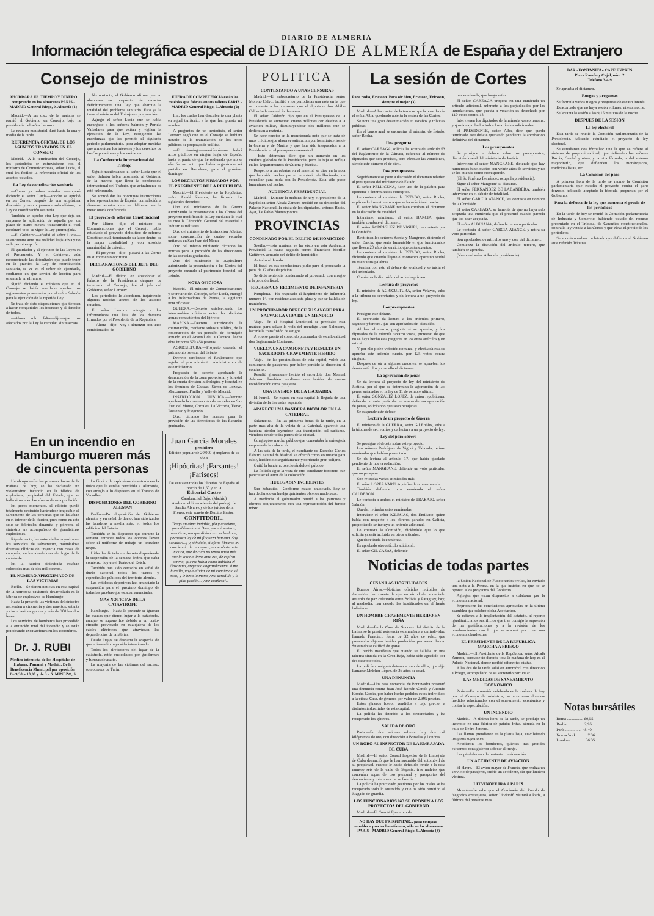DIARIO DE ALMERIA
Información telegráfica especial de DIARIO DE ALMERÍA de España y del Extranjero
Consejo de ministros
AHORRARA Ud. TIEMPO Y DINERO comprando en los almacenes PARIS - MADRID General Riego, 9. Almería (1)
Madrid.—A las diez de la mañana se reunió el Gobierno en Consejo, bajo la presidencia del señor Lerroux.
La reunión ministerial duró hasta la una y media de la tarde.
REFERENCIA OFICIAL DE LOS ASUNTOS TRATADOS EN EL CONSEJO
Madrid.—A la terminación del Consejo, los periodistas se entrevistaron con el ministro de Comunicaciones, señor Lucía, el cual les facilitó la referencia oficial de los asuntos tratados.
La Ley de coordinación sanitaria
—Como ya saben ustedes —empezó diciendo el señor Lucía—anoche se aprobó en las Cortes, después de una amplísima discusión y con «quorum» sobradísimo, la Ley de coordinación sanitaria.
También se aprobó otra Ley que deja en suspenso la aplicación de aquella por un plazo de cuatro meses, transcurrido el cual recobrará todo su vigor la Ley promulgada.
—El Gobierno—añadió el señor Lucía—se encuentra ante una realidad legislativa y no se le permite opción.
El guardador y el ejecutor de las Leyes es el Parlamento. Y el Gobierno, aún reconociendo las dificultades que puede tener en la práctica la Ley de coordinación sanitaria, se ve en el deber de ejecutarla, confiando en que servirá de lección para orientarle en el futuro.
Siguió diciendo el ministro que en el Consejo se había acordado aprobar los reglamentos presentados por el señor Salmón para la ejecución de la repetida Ley.
Se trata de siete disposiciones que tienden a hacer compatibles los intereses y el derecho de todos.
—Ahora solo falta—dijo—que los afectados por la Ley la cumplan sin reservas.
No obstante, el Gobierno afirma que no abandona su propósito de redactar definitivamente una Ley que abarque la totalidad del problema sanitario. Esta ya la tiene el ministro del Trabajo en preparación.
Agregó el señor Lucía que se había encargado a los señores Salmón y Portela Valladares para que exijan y vigilen la ejecución de la Ley, recogiendo las enseñanzas que les permita el siguiente período parlamentario, para adoptar medidas que armonicen los intereses y los derechos de las Corporaciones y los sanitarios.
La Conferencia Internacional del Trabajo
Siguió manifestando el señor Lucía que el señor Salmón había informado al Gobierno de la marcha que lleva la conferencia internacional del Trabajo, que actualmente se está celebrando.
Se acordó dar las oportunas instrucciones a los representantes de España, con relación a diversos asuntos que se deliberan en la mencionada conferencia.
El proyecto de reforma Constitucional
Por último, dijo el ministro de Comunicaciones que el Consejo había estudiado el proyecto definitivo de reforma Constitucional, terminando su labor dentro de la mayor cordialidad y con absoluta unanimidad de criterio.
—El proyecto—dijo—pasará a las Cortes en su momento oportuno.
DECLARACIONES DEL JEFE DEL GOBIERNO
Madrid.—El último en abandonar el Palacio de la Presidencia después de terminado el Consejo, fué el jefe del Gobierno, señor Lerroux.
Los periodistas lo abordaron, inquiriendo algunas noticias acerca de los asuntos tratados.
El señor Lerroux entregó a los informadores una lista de los decretos firmados por el Presidente de la República.
—Ahora—dijo—voy a almorzar con unos comisionados de
FUERA DE COMPETENCIA están los muebles que fabrica en sus talleres PARIS - MADRID General Riego, 9. Almería (2)
Ifni, los cuales han descubierto una planta en aquel territorio, a la que han puesto mi nombre.
A preguntas de un periodista, el señor Lerroux negó que en el Consejo se hubiera tratado de la reanudación de los actos públicos de propaganda política.
—El domingo—manifestó—no habrá actos públicos en ningún lugar de España, hasta el punto de que he ordenado que no se efectúe un acto que había organizado mi partido en Barcelona, para el próximo domingo.
LOS DECRETOS FIRMADOS POR EL PRESIDENTE DE LA REPUBLICA
Madrid.—El Presidente de la República, señor Alcalá Zamora, ha firmado los siguientes decretos:
Uno del ministerio de la Guerra autorizando la presentación a las Cortes del proyecto modificando la Ley mediante la cual se crea la Dirección General del material e Industrias militares.
Otro del ministerio de Instrucción Pública, sobre construcción de cuatro escuelas unitarias en San Juan del Monte.
Otro del mismo ministerio dictando las normas para la provisión de las direcciones de las escuelas graduadas.
Otro del ministerio de Agricultura autorizando la presentación a las Cortes del proyecto creando el patrimonio forestal del Estado.
NOTA OFICIOSA
Madrid.—El ministro de Comunicaciones y secretario del Consejo, señor Lucía, entregó a los informadores de Prensa, la siguiente nota oficiosa:
GUERRA.—Decreto estableciendo los intercambios oficiales entre las distintas armas combatientes del Ejército.
MARINA.—Decreto autorizando la contratación, mediante subasta pública, de la construcción de un portalón de hormigón armado en el Arsenal de la Carraca. Dicha obra importa 579.458 pesetas.
AGRICULTURA.—Proyecto creando el patrimonio forestal del Estado.
Decreto aprobando el Reglamento que regula el procedimiento administrativo de este ministerio.
Propuesta de decreto aprobando la demarcación de la zona protectoral y forestal de la cuarta división hidrológica y forestal en los términos de Chozas, Sierra de Lozoya, Manzanares, Pinilla y Valle de Madrid.
INSTRUCCION PUBLICA.—Decreto aprobando la construcción de escuelas en San Juan del Monte, Corrales, La Victoria, Tierso, Pasuengo y Riogordo.
Otro, dictando las normas para la provisión de las direcciones de las Escuelas graduadas.
En un incendio en Hamburgo mueren más de cincuenta personas
Hamburgo.—En las primeras horas de la mañana de hoy, se ha declarado un violentísimo incendio en la fábrica de explosivos, propiedad del Estado, que se halla situada en las afueras de esta población.
En pocos momentos, el edificio quedó totalmente destruido haciéndose imposible el salvamento de las personas que se hallaban en el interior de la fábrica, pues como en esta solo se fabricaba dinamita y pólvora, el siniestro era acompañado de grandísimas explosiones.
Rápidamente, las autoridades organizaron los servicios de salvamento, montándose diversas clínicas de urgencia con casas de campaña, en los alrededores del lugar de la catástrofe.
En la fábrica siniestrada estaban colocados más de dos mil obreros.
EL NUMERO APROXIMADO DE LAS VICTIMAS
Berlín.—Se tienen noticias en esta capital de la horrorosa catástrofe desarrollada en la fábrica de explosivos de Hamburgo.
Hasta la presente las víctimas del siniestro ascienden a cincuenta y dos muertos, setenta y cinco heridos graves y más de 300 heridos leves.
Los servicios de bomberos han procedido a la extinción total del incendio y se están practicando excavaciones en los escombros.
Dr. J. RUBI
Médico internista de los Hospitales de Habana, Panamá y Madrid. De la Beneficencia Municipal por oposición
De 9,30 a 10,30 y de 3 a 5. MINEZO, 5
La fábrica de explosivos siniestrada era la única que le estaba permitida a Alemania, con arreglo a lo dispuesto en el Tratado de Versalles.
DISPOSICIONES DEL GOBIERNO ALEMAN
Berlín.—Por disposición del Gobierno alemán, y en señal de duelo, han sido izadas las banderas a media asta, en todos los edificios del Estado.
También se ha dispuesto que durante la semana entrante todos los obreros lleven sobre el uniforme de trabajo un brazalete negro.
Hitler ha dictado un decreto disponiendo la suspensión de la semana teatral que daba comienzo hoy en el Teatro del Reich.
También han sido cerrados en señal de duelo nacional todos los teatros y espectáculos públicos del territorio alemán.
Las entidades deportivas han anunciado la suspensión para el próximo domingo de todas las pruebas que estaban anunciadas.
MAS NOTICIAS DE LA CATASTROFE
Hamburgo.—Hasta la presente se ignoran las causas que dieron lugar a la catástrofe, aunque se supone fué debido a un corto-circuito provocado en cualquiera de los cables eléctricos que atraviesan las dependencias de la fábrica.
Desde luego, se descarta la sospecha de que el incendio haya sido intencionado.
Todos los alrededores del lugar de la catástrofe, están custodiados por gendarmes y fuerzas de asalto.
La mayoría de las víctimas del suceso, son obreros de Turín.
Juan García Morales
presbítero
Edición popular de 20.000 ejemplares de su obra
¡Hipócritas! ¡Farsantes! ¡Fariseos!
De venta en todas las librerías de España al precio de 1,50 y en la
Editorial Castro
Carabanchel Bajo, (Madrid)
Avaloran el libro además del prologo de Basilio Alvarez y de los juicios de la Prensa, este soneto de Barcina Pastor:
CONFITEORI...
Tengo un alma inefable, pía y cristiana, pues dióme-la así Dios, por mi ventura; mas tiene, aunque divina sea su hechura, pecadora ley de mi flaqueza humana. Soy pecador!...; y, siéndolo, si afana librarse mi conciencia de amargura, no se abate ante un cura, que de cura no tengo nada más que la sotana. Pero ante ese, de espíritu sereno, que me habla como hablaba el Nazareno, creyendo engrandecerme si me humillo, voy a aliviar de mi conciencia el peso; y le beso la mano y me arrodillo y le pido perdón... y me confieso!...
POLITICA
CONTESTANDO A UNAS CENSURAS
Madrid.—El subsecretario de la Presidencia, señor Moreno Calvo, facilitó a los periodistas una nota en la que se contesta a las censuras que el diputado don Abilio Calderón hizo en el Parlamento.
El señor Calderón dijo que en el Presupuesto de la Presidencia se aumentan cuatro millones con destino a la aviación militar, disminuyéndose dos millones que se dedicaban a material.
Se hace constar en la mencionada nota que se trata de unos créditos que ahora se satisfacían por los ministerios de la Guerra y de Marina y que han sido traspasados a la Presidencia en el presupuesto semestral.
—Esto determina—dice—que un aumento en los créditos globales de la Presidencia, pero la baja se refleja en los Departamentos de Guerra y Marina.
Respecto a las rebajas en el material se dice en la nota que han sido hechas por el ministerio de Hacienda, sin consultar para nada con la Presidencia. Esta sólo pudo lamentarse del hecho.
AUDIENCIA PRESIDENCIAL
Madrid.—Durante la mañana de hoy, el presidente de la República señor Alcalá Zamora recibió en su despacho del Palacio Nacional, la visita de los diputados, señores Badía, Ayat, De Pablo Blanco y otros.
PROVINCIAS
CONDENADO POR EL DELITO DE HOMICIDIO
Sevilla.—Esta mañana se ha visto en esta Audiencia Provincial la causa seguida contra Francisco Morillo Gutiérrez, acusado del delito de homicidio.
Actuaba el Jurado.
El fiscal en sus conclusiones pidió para el procesado la pena de 12 años de prisión.
Se dictó sentencia condenando al procesado con arreglo a la petición fiscal.
REGRESA UN REGIMIENTO DE INFANTERIA
Pamplona.—Ha regresado el Regimiento de Infantería número 14, con residencia en esta plaza y que se hallaba de maniobras.
UN PROCURADOR OFRECE SU SANGRE PARA SALVAR LA VIDA DE UN MENDIGO
Vigo.—En el Hospital Municipal se precisaba esta mañana para salvar la vida del mendigo Juan Salmuera, hacerle la transfusión de sangre.
A ello se prestó el conocido procurador de esta localidad don Segismundo Contreras.
VUELCA UNA CAMIONETA Y RESULTA UN SACERDOTE GRAVEMENTE HERIDO
Vigo.—En las proximidades de esta capital, volcó una camioneta de pasajeros, por haber perdido la dirección el conductor.
Resultó gravemente herido el sacerdote don Manuel Adamuz. También resultaron con heridas de menos consideración otros pasajeros.
UNA DIVISION DE LA ESCUADRA
El Ferrol.—Se espera en esta capital la llegada de una división de la Escuadra española.
APARECE UNA BANDERA BICOLOR EN LA CATEDRAL
Salamanca.—En las primeras horas de la tarde, en la parte más alta de la veleta de la Catedral, apareció una bandera bicolor leyéndose una inscripción del carlismo, viéndose desde todas partes de la ciudad.
Congregóse mucho público que comentaba la arriesgada empresa de la colocación.
A las seis de la tarde, el estudiante de Derecho Carlos Esbarri, natural de Madrid, se ofreció como voluntario para subir, haciéndolo seguidamente y corriendo gran peligro.
Quitó la bandera, ovacionándolo el público.
La Policía sigue la vista de otro estudiante forastero que parece ser el autor de la colocación.
HUELGA SIN INCIDENTES
San Sebastián.—Conforme estaba anunciado, hoy se han declarado en huelga quinientos obreros madereros.
A mediodía el gobernador reunió a los patronos y obreros conjuntamente con una representación del Jurado mixto.
La sesión de Cortes
Para radio, Ericsson. Para oir bien, Ericsson, Ericsson, siempre el mejor (3)
Madrid.—A las cuatro de la tarde ocupa la presidencia el señor Alba, quedando abierta la sesión de las Cortes.
Se nota una gran desanimación en escaños y tribunas públicas.
En el banco azul se encuentra el ministro de Estado, señor Rocha.
Una pregunta
El señor CAREAGA, solicita la lectura del artículo 63 del Reglamento de la Cámara, referente al número de diputados que son precisos, para efectuar las votaciones, siendo este número el de cien.
Dos presupuestos
Seguidamente se pone a discusión el dictamen relativo al presupuesto del ministerio de Estado.
El señor PELLICENA, hace uso de la palabra para oponerse a determinados conceptos.
Le contesta el ministro de ESTADO, señor Rocha, explicando los extremos a que se ha referido el orador.
El señor MANGRANE también combate el dictamen en la discusión de totalidad.
Interviene, asimismo, el señor BARCIA, quien también combate el dictamen.
El señor RODRIGUEZ DE VIGURI, les contesta por la Comisión.
Rectifican los señores Barcia y Mangrané, diciendo el señor Barcia, que sería lamentable el que funcionarios que llevan 20 años de servicio, quedarán exentos.
Le contesta el ministro de ESTADO, señor Rocha, diciendo que cuando llegue el momento oportuno tendrá en cuenta sus palabras.
Termina con esto el debate de totalidad y se inicia el del articulado.
Comienza la discusión del artículo primero.
Lectura de proyectos
El ministro de AGRICULTURA, señor Velayos, sube a la tribuna de secretarios y da lectura a un proyecto de ley.
Los presupuestos
Prosigue este debate.
El secretario da lectura a los artículos primero, segundo y tercero, que son aprobados sin discusión.
Al leer el cuarto, pregunta si se aprueba, y los diputados de la minoría navarro vasca, protestan de que no se haya hecho esta pregunta en los otros artículos y en este sí.
Y por ello piden votación nominal, y efectuada esta se aprueba este artículo cuarto, por 125 votos contra ninguno.
Después de oir a algunos oradores, se aprueban los demás artículos y con ello el dictamen.
La agravación de penas
Se da lectura al proyecto de ley del ministerio de Justicia, por el que se determina la agravación de las penas, señaladas en la ley de 11 de octubre último.
El señor GONZALEZ LOPEZ, de unión republicana, defiende un voto particular en contra de esa agravación de penas, solicitando que sean rebajadas.
Se suspende este debate.
Lectura de un proyecto de Guerra
El ministro de la GUERRA, señor Gil Robles, sube a la tribuna de secretarios y da lectura a un proyecto de ley.
Ley del paro obrero
Se prosigue el debate sobre este proyecto.
Los señores Rodríguez de Viguri y Taboada, retiran enmiendas que habían presentado.
Se da lectura al artículo 17, que había quedado pendiente de nueva redacción.
El señor MANGRANE, defiende un voto particular, que no prospera.
Son retiradas varias enmiendas más.
El señor LOPEZ VARELA, defiende otra enmienda.
También defiende otra enmienda el señor CALDERON.
Le contesta a ambos el ministro de TRABAJO, señor Salmón.
Quedan retiradas estas enmiendas.
Interviene el señor IGLESIAS, don Emiliano, quien habla con respecto a los obreros parados en Galicia, proponiendo se incluya un artículo adicional.
Le contesta la Comisión, diciéndole que lo que solicita ya está incluido en otros artículos.
Queda retirada la enmienda.
Es aprobado otro artículo adicional.
El señor GIL CASAS, defiende
una enmienda, que luego retira.
El señor CAREAGA propone en una enmienda un artículo adicional, referente a los perjudicados por las inundaciones, que puesta a votación es desechada por 110 votos contra 18.
Intervienen los diputados de la minoría vasco navarra, y quedan aprobados todos los artículos adicionales.
El PRESIDENTE, señor Alba, dice que queda terminado este debate quedando pendiente la aprobación definitiva del dictamen.
Los presupuestos
Se prosigue el debate sobre los presupuestos, discutiéndose el del ministerio de Justicia.
Interviene el señor MANGRANE, diciendo que hay numerosos funcionarios con veinte años de servicios y no se les atiende como corresponde.
(El Sr. Jiménez Fernández ocupa la presidencia).
Sigue el señor Mangrané su discurso.
El señor FERNANDEZ DE LABANDERA, también interviene en el debate de totalidad.
El señor GARCIA ATANCE, les contesta en nombre de la Comisión.
El señor CAREAGA, se lamenta de que no haya sido aceptada una enmienda que él presentó cuando parecía que iba a ser aceptada.
El señor ALBIÑANA, defiende un voto particular.
Le contesta el señor GARCIA ATANCE, y retira su voto particular.
Son aprobados los artículos uno y dos, del dictamen.
Comienza la discusión del artículo tercero, que también se aprueba.
(Vuelve el señor Alba a la presidencia).
Noticias de todas partes
CESAN LAS HOSTILIDADES
Buenos Aires.—Noticias oficiales recibidas de Asunción, dan cuenta de que en virtud del anunciado acuerdo de paz celebrado entre Bolivia y Paraguay, hoy, al mediodía, han cesado las hostilidades en el frente boliviano.
UN HOMBRE GRAVEMENTE HERIDO EN RIÑA
Madrid.—En la Casa de Socorro del distrito de la Latina se le prestó asistencia esta mañana a un individuo llamado Francisco Parra de 32 años de edad, que presentaba algunas heridas producidas por arma blanca. Su estado se calificó de grave.
El herido manifestó que cuando se hallaba en una taberna situada en la Cava Baja, había sido agredido por des desconocidos.
La policía consiguió detener a uno de ellos, que dijo llamarse Melchor López, de 26 años de edad.
UNA DENUNCIA
Madrid.—Una casa comercial de Pontevedra presentó una denuncia contra Juan José Román García y Antonio Román García, por haber hecho pedidos estos individuos a la citada Casa, de géneros por valor de 2.395 pesetas.
Estos géneros fueron vendidos a bajo precio, a distintos industriales de esta capital.
La policía ha detenido a los denunciados y ha recuperado los géneros.
SALIDA DE ORO
París.—En dos aviones salieron hoy dos mil kilógramos de oro, con dirección a Bruselas y Londres.
UN ROBO AL INSPECTOR DE LA EMBAJADA DE CUBA
Madrid.—El señor Cónsul Inspector de la Embajada de Cuba denunció que le han sustraído del automóvil de su propiedad, cuando le había detenido frente a la casa número seis de la calle de Sagasta, tres maletas que contenían ropas de uso personal y pasaportes del denunciante y miembros de su familia.
La policía ha practicado gestiones por las cuales se ha recuperado todo lo sustraído y que ha sido remitido al Juzgado de guardia.
LOS FUNCIONARIOS NO SE OPONEN A LOS PROYECTOS DEL GOBIERNO
Madrid.—El Comité Ejecutivo de
NO HAY QUE PREGUNTAR... para comprar muebles a precios baratísimos, sólo en los almacenes PARIS - MADRID General Riego, 9. Almería (3)
la Unión Nacional de Funcionarios civiles, ha enviado una nota a la Prensa, en la que insisten en que no se oponen a los proyectos del Gobierno.
Agregan que están dispuestos a colaborar por la economía nacional.
Reproducen las conclusiones aprobadas en la última asamblea que celebró dicha Asociación.
Se refieren a la implantación del Estatuto, al reparto igualitario, a los sacrificios que trae consigo la supresión de las gratificaciones y a la revisión de los nombramientos con lo que se acabará por crear una economía clandestina.
EL PRESIDENTE DE LA REPUBLICA MARCHA A PRIEGO
Madrid.—El Presidente de la República, señor Alcalá Zamora, permaneció durante toda la mañana de hoy en el Palacio Nacional, donde recibió diferentes visitas.
A las dos de la tarde salió en automóvil con dirección a Priego, acompañado de su secretario particular.
LAS MEDIDAS DE SANEAMIENTO ECONOMICO
París.—En la reunión celebrada en la mañana de hoy por el Consejo de ministros, se acordaron diversas medidas relacionadas con el saneamiento económico y contra la especulación.
UN INCENDIO
Madrid.—A última hora de la tarde, se produjo un incendio en una fábrica de patatas fritas, situada en la calle de Pedro Jimeno.
Las llamas prendieron en la planta baja, envolviendo los pisos superiores.
Acudieron los bomberos, quienes tras grandes esfuerzos consiguieron sofocar el fuego.
Las pérdidas son de bastante consideración.
UN ACCIDENTE DE AVIACION
El Havre.—El avión mayor de Francia, que realiza un servicio de pasajeros, sufrió un accidente, sin que hubiera víctima.
LITVINOFF IRA A PARIS
Moscú.—Se sabe que el Comisario del Pueblo de Negocios extranjeros, señor Litvinoff, visitará a París, a últimos del presente mes.
BAR «FONTANITA» CAFE EXPRES
Plaza Ramón y Cajal, núm. 2
Teléfono 3-4-9
Se aprueba el dictamen.
Ruegos y preguntas
Se formula varios ruegos y preguntas de escaso interés.
Es acordado que no haya sesión el lunes, ni esta noche.
Se levanta la sesión a las 9,15 minutos de la noche.
DESPUES DE LA SESION
La ley electoral
Esta tarde se reunió la Comisión parlamentaria de la Presidencia, habiendo estudiado el proyecto de ley electoral.
Se estudiaron dos fórmulas: una la que se refiere al sistema de proporcionalidad, que defienden los señores Barcia, Cambó y otros, y la otra fórmula, la del sistema mayoritario, que defienden los monárquicos, tradicionalistas, etc.
La Comisión del paro
A primera hora de la tarde se reunió la Comisión parlamentaria que estudia el proyecto contra el paro forzoso, habiendo aceptado la fórmula propuesta por el Gobierno.
Para la defensa de la ley que aumenta el precio de los periódicos
En la tarde de hoy se reunió la Comisión parlamentaria de Industria y Comercio, habiendo tratado del recurso presentado en el Tribunal de Garantías constitucionales, contra la ley votada a las Cortes y que eleva el precio de los periódicos.
Se acordó nombrar un letrado que defienda al Gobierno ante referido Tribunal.
Notas bursátiles
Roma ................ 60,55
Berlín ................ 2,95
París ................ 48,40
Nueva York .......... 7,36
Londres .............. 36,35